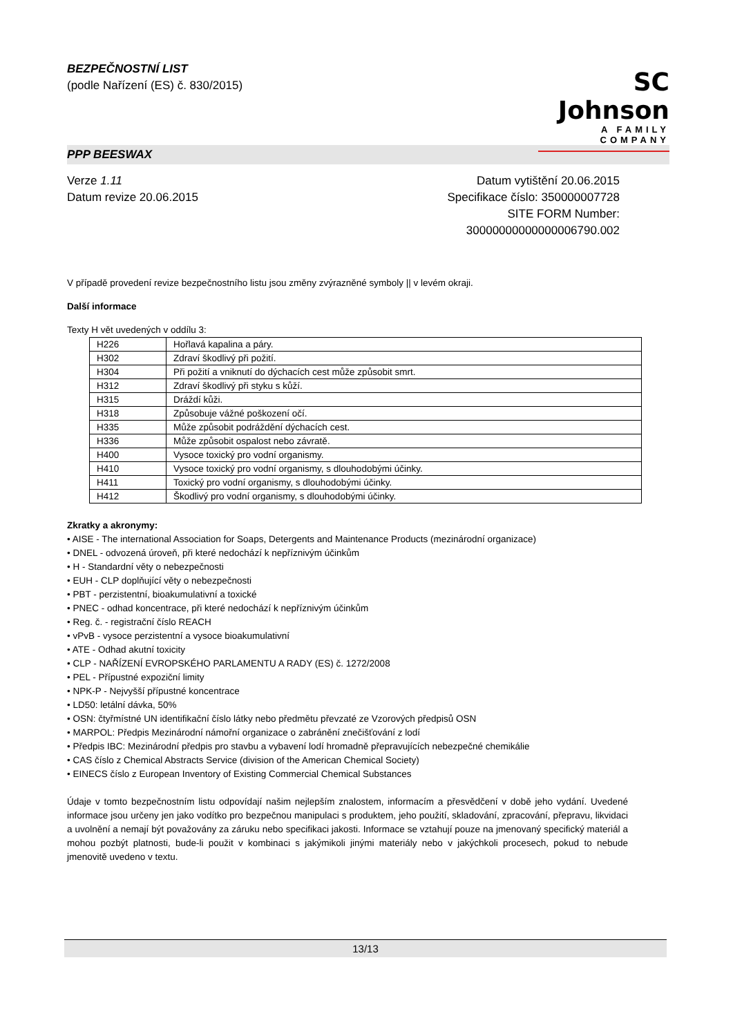BEZPEČNOSTNÍ LIST
(podle Nařízení (ES) č. 830/2015)
SC Johnson
A FAMILY COMPANY
PPP BEESWAX
Verze 1.11
Datum revize 20.06.2015
Datum vytištění 20.06.2015
Specifikace číslo: 350000007728
SITE FORM Number:
30000000000000006790.002
V případě provedení revize bezpečnostního listu jsou změny zvýrazněné symboly || v levém okraji.
Další informace
Texty H vět uvedených v oddílu 3:
| H226 | Hořlavá kapalina a páry. |
| H302 | Zdraví škodlivý při požití. |
| H304 | Při požití a vniknutí do dýchacích cest může způsobit smrt. |
| H312 | Zdraví škodlivý při styku s kůží. |
| H315 | Dráždí kůži. |
| H318 | Způsobuje vážné poškození očí. |
| H335 | Může způsobit podráždění dýchacích cest. |
| H336 | Může způsobit ospalost nebo závratě. |
| H400 | Vysoce toxický pro vodní organismy. |
| H410 | Vysoce toxický pro vodní organismy, s dlouhodobými účinky. |
| H411 | Toxický pro vodní organismy, s dlouhodobými účinky. |
| H412 | Škodlivý pro vodní organismy, s dlouhodobými účinky. |
Zkratky a akronymy:
• AISE - The international Association for Soaps, Detergents and Maintenance Products (mezinárodní organizace)
• DNEL - odvozená úroveň, při které nedochází k nepříznivým účinkům
• H - Standardní věty o nebezpečnosti
• EUH - CLP doplňující věty o nebezpečnosti
• PBT - perzistentní, bioakumulativní a toxické
• PNEC - odhad koncentrace, při které nedochází k nepříznivým účinkům
• Reg. č. - registrační číslo REACH
• vPvB - vysoce perzistentní a vysoce bioakumulativní
• ATE - Odhad akutní toxicity
• CLP - NAŘÍZENÍ EVROPSKÉHO PARLAMENTU A RADY (ES) č. 1272/2008
• PEL - Přípustné expoziční limity
• NPK-P - Nejvyšší přípustné koncentrace
• LD50: letální dávka, 50%
• OSN: čtyřmístné UN identifikační číslo látky nebo předmětu převzaté ze Vzorových předpisů OSN
• MARPOL: Předpis Mezinárodní námořní organizace o zabránění znečišťování z lodí
• Předpis IBC: Mezinárodní předpis pro stavbu a vybavení lodí hromadně přepravujících nebezpečné chemikálie
• CAS číslo z Chemical Abstracts Service (division of the American Chemical Society)
• EINECS číslo z European Inventory of Existing Commercial Chemical Substances
Údaje v tomto bezpečnostním listu odpovídají našim nejlepším znalostem, informacím a přesvědčení v době jeho vydání. Uvedené informace jsou určeny jen jako vodítko pro bezpečnou manipulaci s produktem, jeho použití, skladování, zpracování, přepravu, likvidaci a uvolnění a nemají být považovány za záruku nebo specifikaci jakosti. Informace se vztahují pouze na jmenovaný specifický materiál a mohou pozbýt platnosti, bude-li použit v kombinaci s jakýmikoli jinými materiály nebo v jakýchkoli procesech, pokud to nebude jmenovitě uvedeno v textu.
13/13